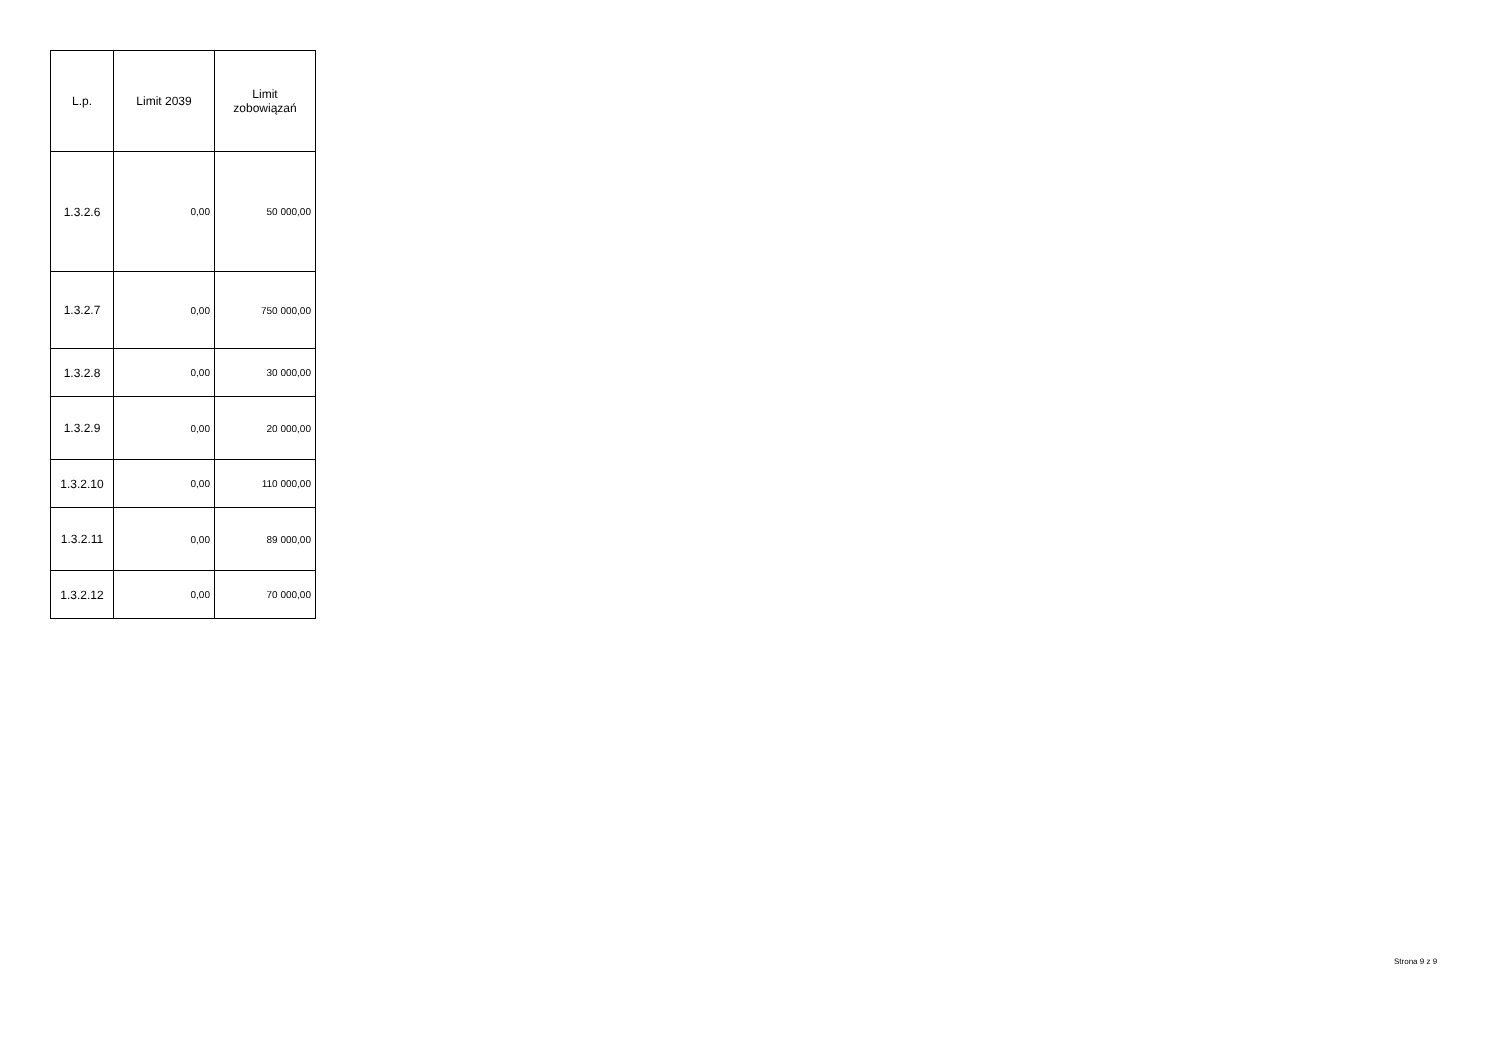| L.p. | Limit 2039 | Limit zobowiązań |
| --- | --- | --- |
| 1.3.2.6 | 0,00 | 50 000,00 |
| 1.3.2.7 | 0,00 | 750 000,00 |
| 1.3.2.8 | 0,00 | 30 000,00 |
| 1.3.2.9 | 0,00 | 20 000,00 |
| 1.3.2.10 | 0,00 | 110 000,00 |
| 1.3.2.11 | 0,00 | 89 000,00 |
| 1.3.2.12 | 0,00 | 70 000,00 |
Strona 9 z 9